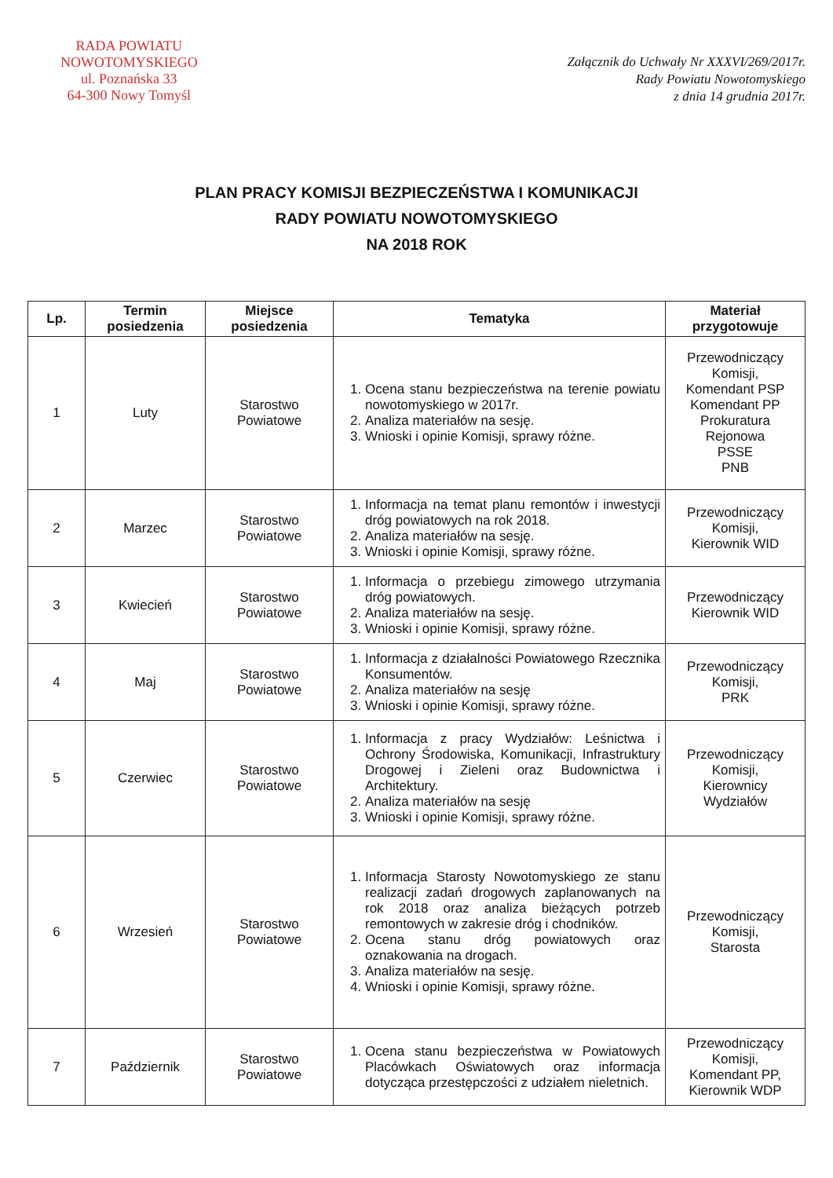RADA POWIATU
NOWOTOMYSKIEGO
ul. Poznańska 33
64-300 Nowy Tomyśl
Załącznik do Uchwały Nr XXXVI/269/2017r.
Rady Powiatu Nowotomyskiego
z dnia 14 grudnia 2017r.
PLAN PRACY KOMISJI BEZPIECZEŃSTWA I KOMUNIKACJI
RADY POWIATU NOWOTOMYSKIEGO
NA 2018 ROK
| Lp. | Termin posiedzenia | Miejsce posiedzenia | Tematyka | Materiał przygotowuje |
| --- | --- | --- | --- | --- |
| 1 | Luty | Starostwo Powiatowe | 1. Ocena stanu bezpieczeństwa na terenie powiatu nowotomyskiego w 2017r. 2. Analiza materiałów na sesję. 3. Wnioski i opinie Komisji, sprawy różne. | Przewodniczący Komisji, Komendant PSP Komendant PP Prokuratura Rejonowa PSSE PNB |
| 2 | Marzec | Starostwo Powiatowe | 1. Informacja na temat planu remontów i inwestycji dróg powiatowych na rok 2018. 2. Analiza materiałów na sesję. 3. Wnioski i opinie Komisji, sprawy różne. | Przewodniczący Komisji, Kierownik WID |
| 3 | Kwiecień | Starostwo Powiatowe | 1. Informacja o przebiegu zimowego utrzymania dróg powiatowych. 2. Analiza materiałów na sesję. 3. Wnioski i opinie Komisji, sprawy różne. | Przewodniczący Kierownik WID |
| 4 | Maj | Starostwo Powiatowe | 1. Informacja z działalności Powiatowego Rzecznika Konsumentów. 2. Analiza materiałów na sesję 3. Wnioski i opinie Komisji, sprawy różne. | Przewodniczący Komisji, PRK |
| 5 | Czerwiec | Starostwo Powiatowe | 1. Informacja z pracy Wydziałów: Leśnictwa i Ochrony Środowiska, Komunikacji, Infrastruktury Drogowej i Zieleni oraz Budownictwa i Architektury. 2. Analiza materiałów na sesję 3. Wnioski i opinie Komisji, sprawy różne. | Przewodniczący Komisji, Kierownicy Wydziałów |
| 6 | Wrzesień | Starostwo Powiatowe | 1. Informacja Starosty Nowotomyskiego ze stanu realizacji zadań drogowych zaplanowanych na rok 2018 oraz analiza bieżących potrzeb remontowych w zakresie dróg i chodników. 2. Ocena stanu dróg powiatowych oraz oznakowania na drogach. 3. Analiza materiałów na sesję. 4. Wnioski i opinie Komisji, sprawy różne. | Przewodniczący Komisji, Starosta |
| 7 | Październik | Starostwo Powiatowe | 1. Ocena stanu bezpieczeństwa w Powiatowych Placówkach Oświatowych oraz informacja dotycząca przestępczości z udziałem nieletnich. | Przewodniczący Komisji, Komendant PP, Kierownik WDP |